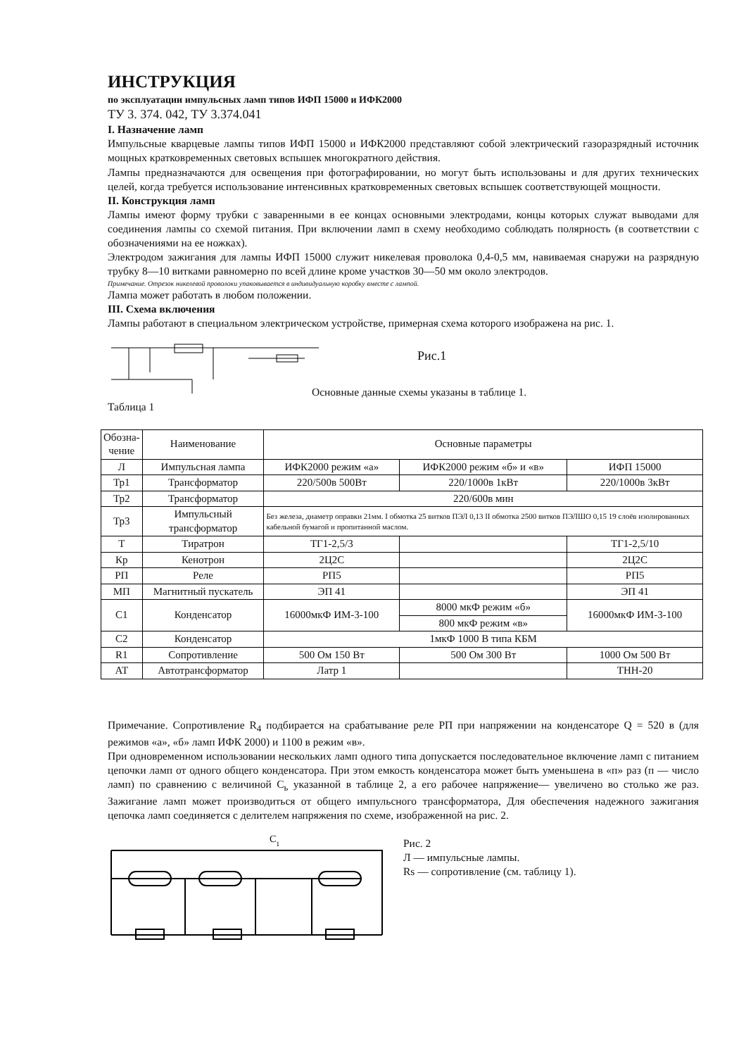ИНСТРУКЦИЯ
по эксплуатации импульсных ламп типов ИФП 15000 и ИФК2000
ТУ 3. 374. 042, ТУ 3.374.041
I. Назначение ламп
Импульсные кварцевые лампы типов ИФП 15000 и ИФК2000 представляют собой электрический газоразрядный источник мощных кратковременных световых вспышек многократного действия.
Лампы предназначаются для освещения при фотографировании, но могут быть использованы и для других технических целей, когда требуется использование интенсивных кратковременных световых вспышек соответствующей мощности.
II. Конструкция ламп
Лампы имеют форму трубки с заваренными в ее концах основными электродами, концы которых служат выводами для соединения лампы со схемой питания. При включении ламп в схему необходимо соблюдать полярность (в соответствии с обозначениями на ее ножках).
Электродом зажигания для лампы ИФП 15000 служит никелевая проволока 0,4-0,5 мм, навиваемая снаружи на разрядную трубку 8—10 витками равномерно по всей длине кроме участков 30—50 мм около электродов.
Примечание. Отрезок никелевой проволоки упаковывается в индивидуальную коробку вместе с лампой.
Лампа может работать в любом положении.
III. Схема включения
Лампы работают в специальном электрическом устройстве, примерная схема которого изображена на рис. 1.
Рис.1
Основные данные схемы указаны в таблице 1.
Таблица 1
| Обозна- чение | Наименование | Основные параметры | | |
| Л | Импульсная лампа | ИФК2000 режим «а» | ИФК2000 режим «б» и «в» | ИФП 15000 |
| Тр1 | Трансформатор | 220/500в 500Вт | 220/1000в 1кВт | 220/1000в 3кВт |
| Тр2 | Трансформатор | 220/600в мин | | |
| Тр3 | Импульсный трансформатор | Без железа, диаметр оправки 21мм. I обмотка 25 витков ПЭЛ 0,13 II обмотка 2500 витков ПЭЛШО 0,15 19 слоёв изолированных кабельной бумагой и пропитанной маслом. | | |
| Т | Тиратрон | ТГ1-2,5/3 | | ТГ1-2,5/10 |
| Кр | Кенотрон | 2Ц2С | | 2Ц2С |
| РП | Реле | РП5 | | РП5 |
| МП | Магнитный пускатель | ЭП 41 | | ЭП 41 |
| С1 | Конденсатор | 16000мкФ ИМ-3-100 | 8000 мкФ режим «б» | 16000мкФ ИМ-3-100 |
| | | | 800 мкФ режим «в» | |
| С2 | Конденсатор | 1мкФ 1000 В типа КБМ | | |
| R1 | Сопротивление | 500 Ом 150 Вт | 500 Ом 300 Вт | 1000 Ом 500 Вт |
| АТ | Автотрансформатор | Латр 1 | | ТНН-20 |
Примечание. Сопротивление R<sub>4</sub> подбирается на срабатывание реле РП при напряжении на конденсаторе Q = 520 в (для режимов «а», «б» ламп ИФК 2000) и 1100 в режим «в».
При одновременном использовании нескольких ламп одного типа допускается последовательное включение ламп с питанием цепочки ламп от одного общего конденсатора. При этом емкость конденсатора может быть уменьшена в «п» раз (п — число ламп) по сравнению с величиной С<sub>ь</sub> указанной в таблице 2, а его рабочее напряжение— увеличено во столько же раз. Зажигание ламп может производиться от общего импульсного трансформатора, Для обеспечения надежного зажигания цепочка ламп соединяется с делителем напряжения по схеме, изображенной на рис. 2.
С1
Рис. 2
Л — импульсные лампы.
Rs — сопротивление (см. таблицу 1).